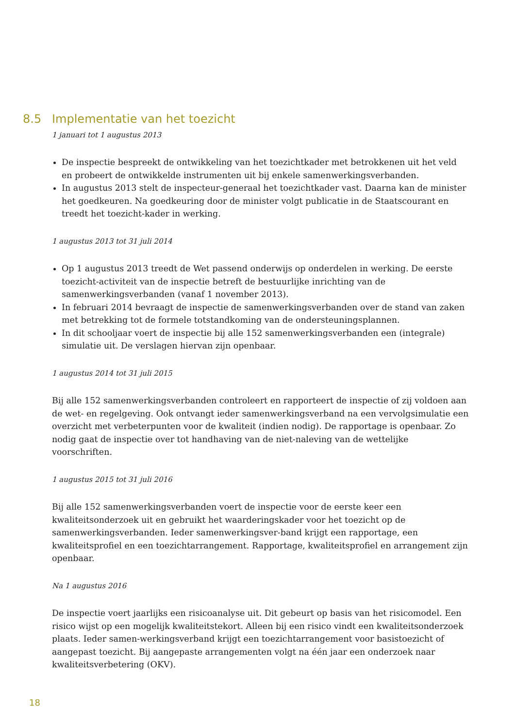8.5 Implementatie van het toezicht
1 januari tot 1 augustus 2013
De inspectie bespreekt de ontwikkeling van het toezichtkader met betrokkenen uit het veld en probeert de ontwikkelde instrumenten uit bij enkele samenwerkingsverbanden.
In augustus 2013 stelt de inspecteur-generaal het toezichtkader vast. Daarna kan de minister het goedkeuren. Na goedkeuring door de minister volgt publicatie in de Staatscourant en treedt het toezicht-kader in werking.
1 augustus 2013 tot 31 juli 2014
Op 1 augustus 2013 treedt de Wet passend onderwijs op onderdelen in werking. De eerste toezicht-activiteit van de inspectie betreft de bestuurlijke inrichting van de samenwerkingsverbanden (vanaf 1 november 2013).
In februari 2014 bevraagt de inspectie de samenwerkingsverbanden over de stand van zaken met betrekking tot de formele totstandkoming van de ondersteuningsplannen.
In dit schooljaar voert de inspectie bij alle 152 samenwerkingsverbanden een (integrale) simulatie uit. De verslagen hiervan zijn openbaar.
1 augustus 2014 tot 31 juli 2015
Bij alle 152 samenwerkingsverbanden controleert en rapporteert de inspectie of zij voldoen aan de wet- en regelgeving. Ook ontvangt ieder samenwerkingsverband na een vervolgsimulatie een overzicht met verbeterpunten voor de kwaliteit (indien nodig). De rapportage is openbaar. Zo nodig gaat de inspectie over tot handhaving van de niet-naleving van de wettelijke voorschriften.
1 augustus 2015 tot 31 juli 2016
Bij alle 152 samenwerkingsverbanden voert de inspectie voor de eerste keer een kwaliteitsonderzoek uit en gebruikt het waarderingskader voor het toezicht op de samenwerkingsverbanden. Ieder samenwerkingsver-band krijgt een rapportage, een kwaliteitsprofiel en een toezichtarrangement. Rapportage, kwaliteitsprofiel en arrangement zijn openbaar.
Na 1 augustus 2016
De inspectie voert jaarlijks een risicoanalyse uit. Dit gebeurt op basis van het risicomodel. Een risico wijst op een mogelijk kwaliteitstekort. Alleen bij een risico vindt een kwaliteitsonderzoek plaats. Ieder samen-werkingsverband krijgt een toezichtarrangement voor basistoezicht of aangepast toezicht. Bij aangepaste arrangementen volgt na één jaar een onderzoek naar kwaliteitsverbetering (OKV).
18